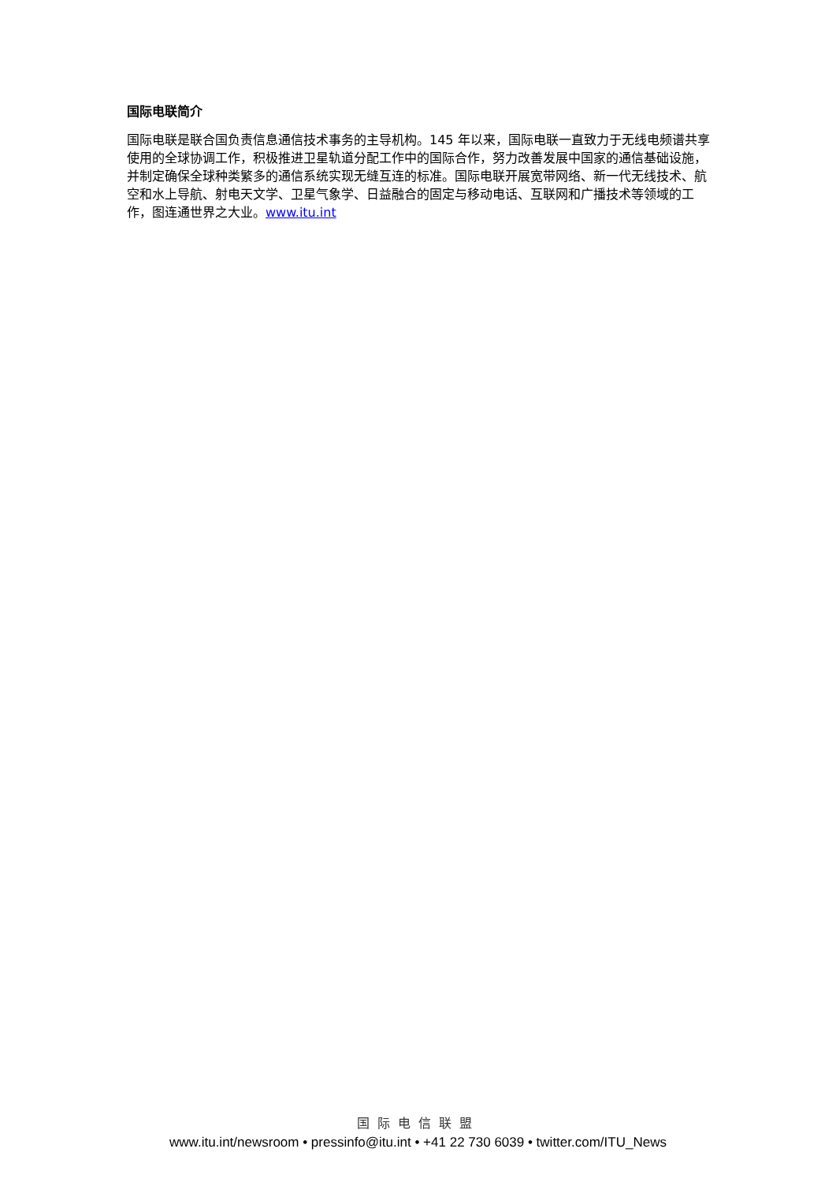国际电联简介
国际电联是联合国负责信息通信技术事务的主导机构。145 年以来，国际电联一直致力于无线电频谱共享使用的全球协调工作，积极推进卫星轨道分配工作中的国际合作，努力改善发展中国家的通信基础设施，并制定确保全球种类繁多的通信系统实现无缝互连的标准。国际电联开展宽带网络、新一代无线技术、航空和水上导航、射电天文学、卫星气象学、日益融合的固定与移动电话、互联网和广播技术等领域的工作，图连通世界之大业。www.itu.int
国际电信联盟
www.itu.int/newsroom • pressinfo@itu.int • +41 22 730 6039 • twitter.com/ITU_News